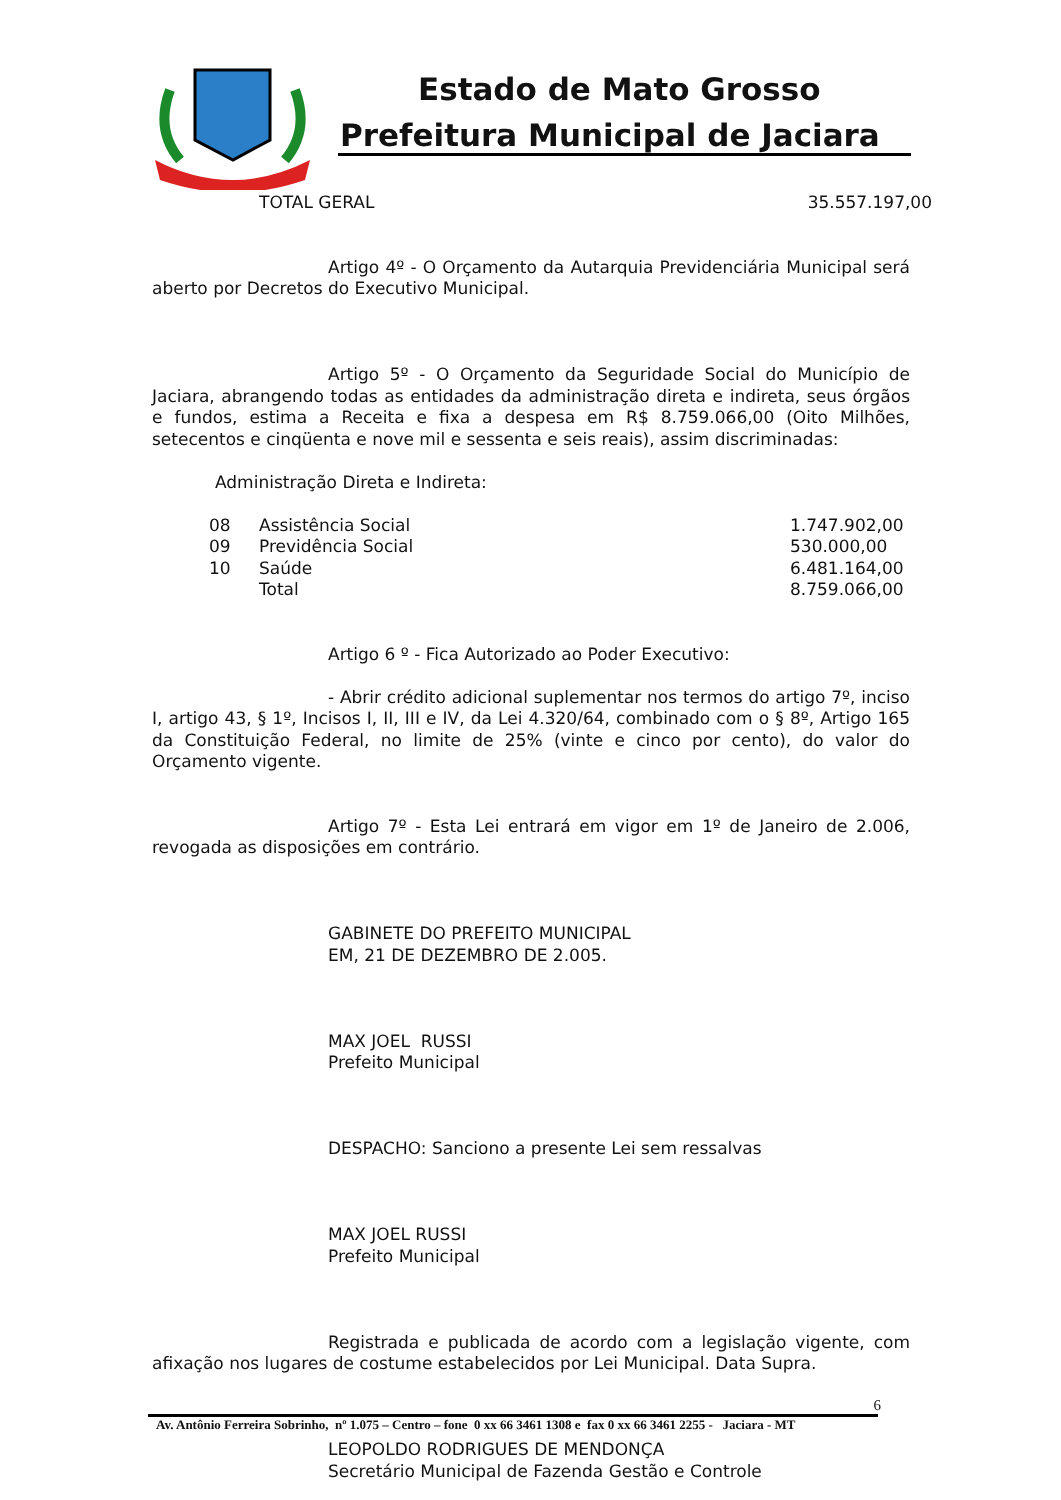Estado de Mato Grosso
Prefeitura Municipal de Jaciara
| TOTAL GERAL | 35.557.197,00 |
Artigo 4º - O Orçamento da Autarquia Previdenciária Municipal será aberto por Decretos do Executivo Municipal.
Artigo 5º - O Orçamento da Seguridade Social do Município de Jaciara, abrangendo todas as entidades da administração direta e indireta, seus órgãos e fundos, estima a Receita e fixa a despesa em R$ 8.759.066,00 (Oito Milhões, setecentos e cinqüenta e nove mil e sessenta e seis reais), assim discriminadas:
Administração Direta e Indireta:
| 08 | Assistência Social | 1.747.902,00 |
| 09 | Previdência Social | 530.000,00 |
| 10 | Saúde | 6.481.164,00 |
| | Total | 8.759.066,00 |
Artigo 6 º - Fica Autorizado ao Poder Executivo:
- Abrir crédito adicional suplementar nos termos do artigo 7º, inciso I, artigo 43, § 1º, Incisos I, II, III e IV, da Lei 4.320/64, combinado com o § 8º, Artigo 165 da Constituição Federal, no limite de 25% (vinte e cinco por cento), do valor do Orçamento vigente.
Artigo 7º - Esta Lei entrará em vigor em 1º de Janeiro de 2.006, revogada as disposições em contrário.
GABINETE DO PREFEITO MUNICIPAL
EM, 21 DE DEZEMBRO DE 2.005.
MAX JOEL RUSSI
Prefeito Municipal
DESPACHO: Sanciono a presente Lei sem ressalvas
MAX JOEL RUSSI
Prefeito Municipal
Registrada e publicada de acordo com a legislação vigente, com afixação nos lugares de costume estabelecidos por Lei Municipal. Data Supra.
LEOPOLDO RODRIGUES DE MENDONÇA
Secretário Municipal de Fazenda Gestão e Controle
6
Av. Antônio Ferreira Sobrinho, nº 1.075 – Centro – fone 0 xx 66 3461 1308 e fax 0 xx 66 3461 2255 - Jaciara - MT